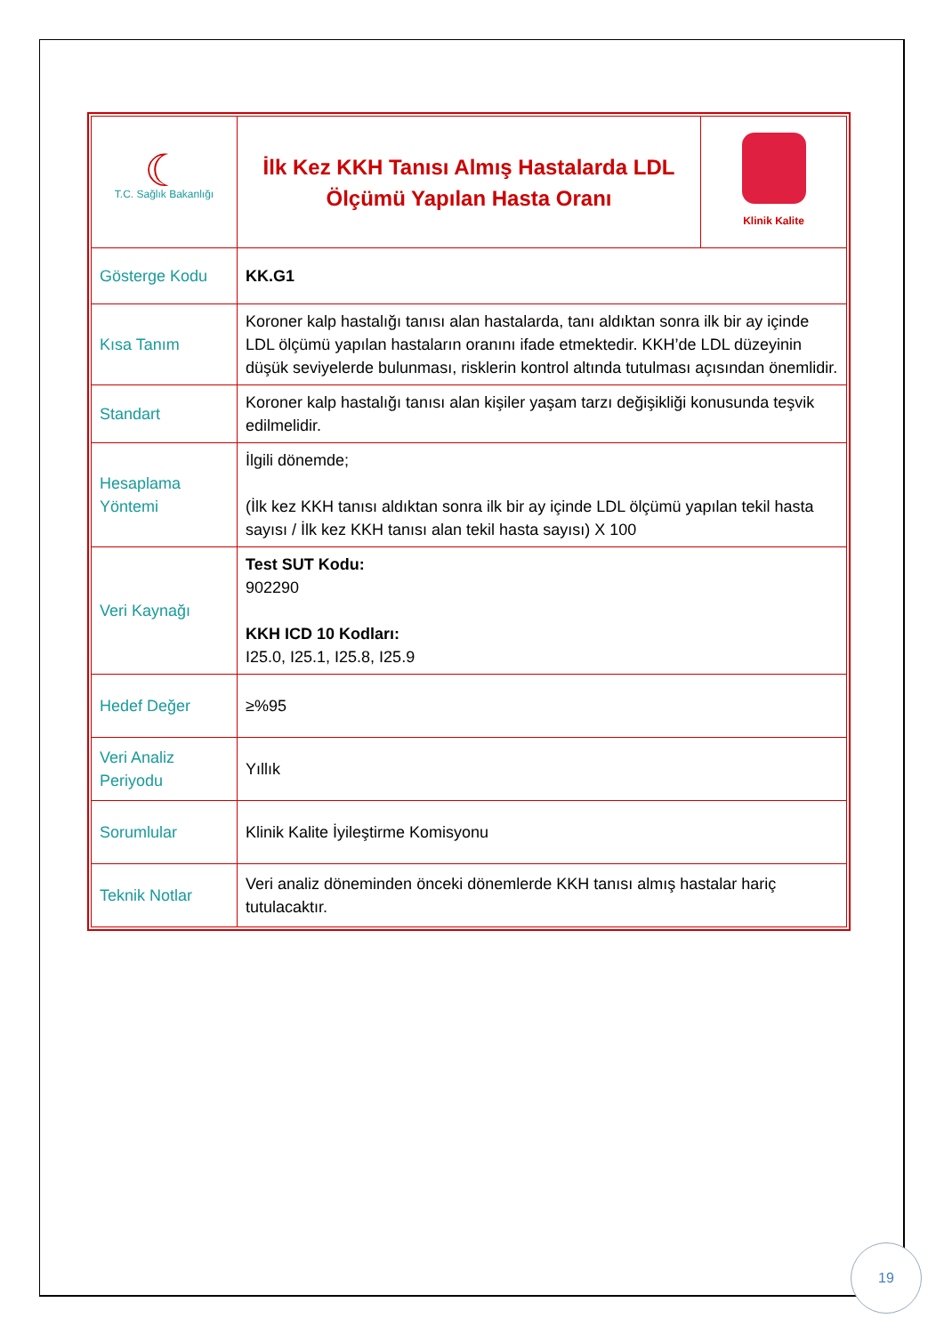| ☾ T.C. Sağlık Bakanlığı | İlk Kez KKH Tanısı Almış Hastalarda LDL Ölçümü Yapılan Hasta Oranı | Klinik Kalite |
| Gösterge Kodu | KK.G1 | |
| Kısa Tanım | Koroner kalp hastalığı tanısı alan hastalarda, tanı aldıktan sonra ilk bir ay içinde LDL ölçümü yapılan hastaların oranını ifade etmektedir. KKH’de LDL düzeyinin düşük seviyelerde bulunması, risklerin kontrol altında tutulması açısından önemlidir. | |
| Standart | Koroner kalp hastalığı tanısı alan kişiler yaşam tarzı değişikliği konusunda teşvik edilmelidir. | |
| Hesaplama Yöntemi | İlgili dönemde; (İlk kez KKH tanısı aldıktan sonra ilk bir ay içinde LDL ölçümü yapılan tekil hasta sayısı / İlk kez KKH tanısı alan tekil hasta sayısı) X 100 | |
| Veri Kaynağı | Test SUT Kodu: 902290 KKH ICD 10 Kodları: I25.0, I25.1, I25.8, I25.9 | |
| Hedef Değer | ≥%95 | |
| Veri Analiz Periyodu | Yıllık | |
| Sorumlular | Klinik Kalite İyileştirme Komisyonu | |
| Teknik Notlar | Veri analiz döneminden önceki dönemlerde KKH tanısı almış hastalar hariç tutulacaktır. | |
19